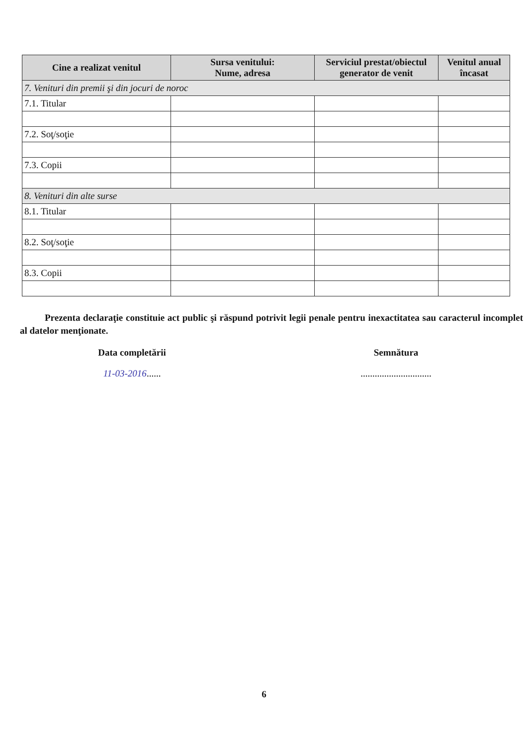| Cine a realizat venitul | Sursa venitului: Nume, adresa | Serviciul prestat/obiectul generator de venit | Venitul anual încasat |
| --- | --- | --- | --- |
| 7. Venituri din premii şi din jocuri de noroc | | | |
| 7.1. Titular | | | |
| 7.2. Soţ/soţie | | | |
| 7.3. Copii | | | |
| 8. Venituri din alte surse | | | |
| 8.1. Titular | | | |
| 8.2. Soţ/soţie | | | |
| 8.3. Copii | | | |
Prezenta declaraţie constituie act public şi răspund potrivit legii penale pentru inexactitatea sau caracterul incomplet al datelor menţionate.
Data completării
11-03-2016......
Semnătura
..............................
6